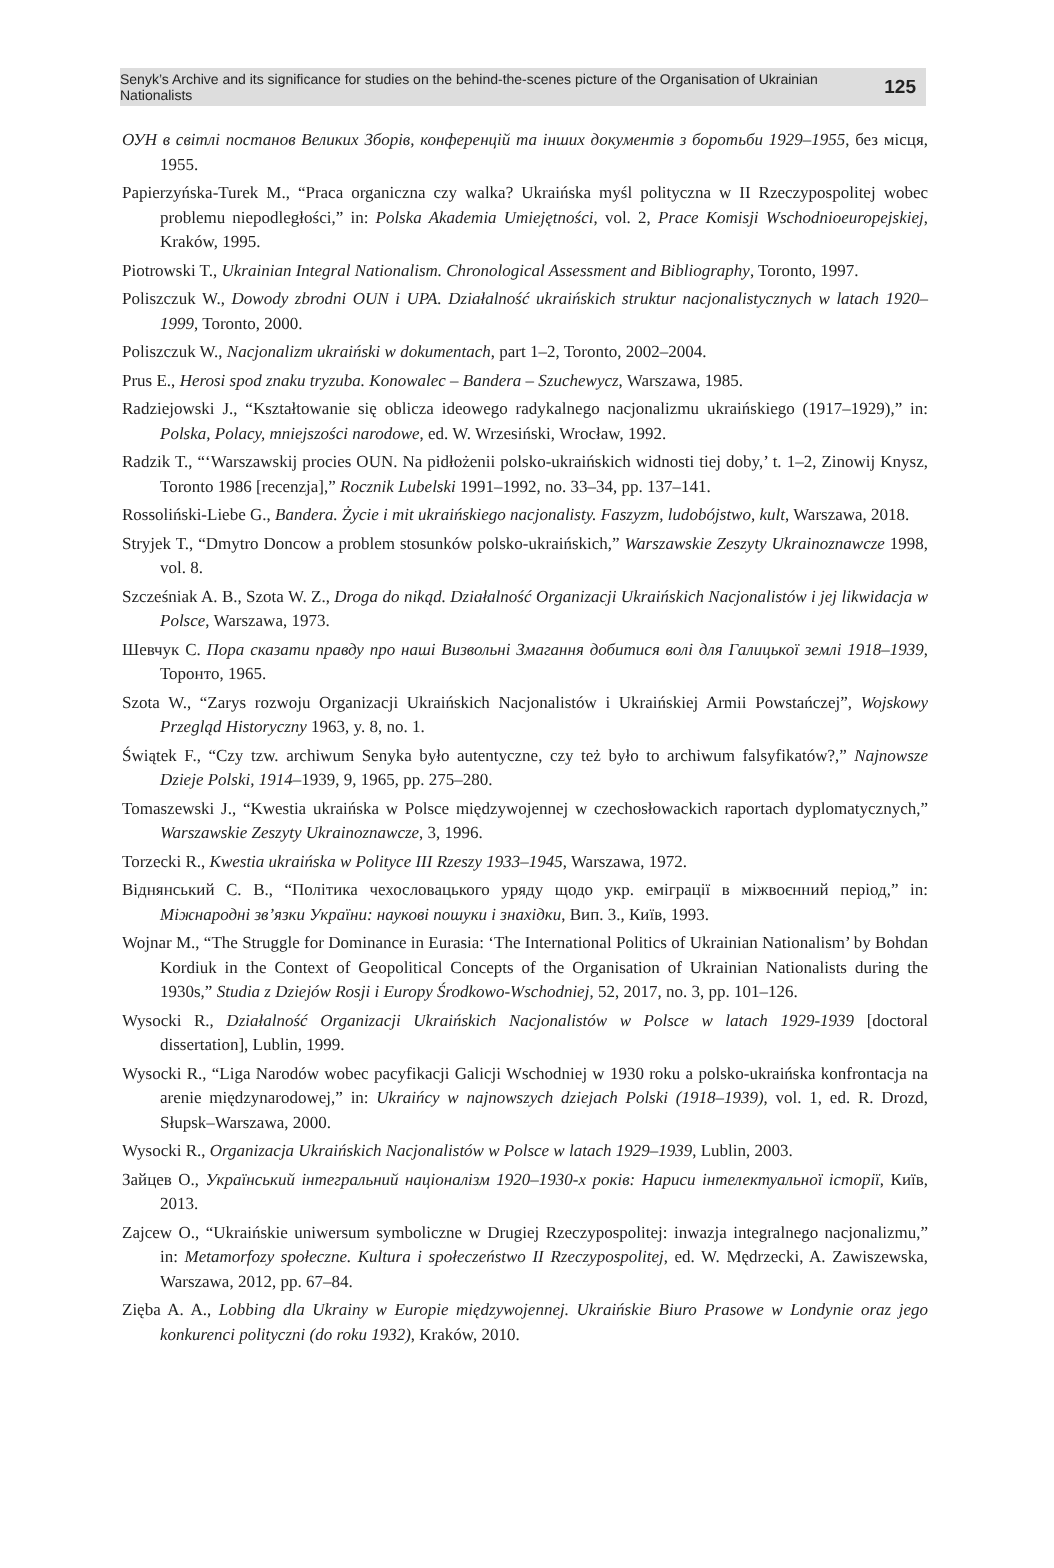Senyk’s Archive and its significance for studies on the behind-the-scenes picture of the Organisation of Ukrainian Nationalists 125
ОУН в світлі постанов Великих Зборів, конференцій та інших документів з боротьби 1929–1955, без місця, 1955.
Papierzyńska-Turek M., “Praca organiczna czy walka? Ukraińska myśl polityczna w II Rzeczypospolitej wobec problemu niepodległości,” in: Polska Akademia Umiejętności, vol. 2, Prace Komisji Wschodnioeuropejskiej, Kraków, 1995.
Piotrowski T., Ukrainian Integral Nationalism. Chronological Assessment and Bibliography, Toronto, 1997.
Poliszczuk W., Dowody zbrodni OUN i UPA. Działalność ukraińskich struktur nacjonalistycznych w latach 1920–1999, Toronto, 2000.
Poliszczuk W., Nacjonalizm ukraiński w dokumentach, part 1–2, Toronto, 2002–2004.
Prus E., Herosi spod znaku tryzuba. Konowalec – Bandera – Szuchewycz, Warszawa, 1985.
Radziejowski J., “Kształtowanie się oblicza ideowego radykalnego nacjonalizmu ukraińskiego (1917–1929),” in: Polska, Polacy, mniejszości narodowe, ed. W. Wrzesiński, Wrocław, 1992.
Radzik T., “‘Warszawskij procies OUN. Na pidłożenii polsko-ukraińskich widnosti tiej doby,’ t. 1–2, Zinowij Knysz, Toronto 1986 [recenzja],” Rocznik Lubelski 1991–1992, no. 33–34, pp. 137–141.
Rossoliński-Liebe G., Bandera. Życie i mit ukraińskiego nacjonalisty. Faszyzm, ludobójstwo, kult, Warszawa, 2018.
Stryjek T., “Dmytro Doncow a problem stosunków polsko-ukraińskich,” Warszawskie Zeszyty Ukrainoznawcze 1998, vol. 8.
Szcześniak A. B., Szota W. Z., Droga do nikąd. Działalność Organizacji Ukraińskich Nacjonalistów i jej likwidacja w Polsce, Warszawa, 1973.
Шевчук С. Пора сказати правду про наші Визвольні Змагання добитися волі для Галицької землі 1918–1939, Торонто, 1965.
Szota W., “Zarys rozwoju Organizacji Ukraińskich Nacjonalistów i Ukraińskiej Armii Powstańczej”, Wojskowy Przegląd Historyczny 1963, y. 8, no. 1.
Świątek F., “Czy tzw. archiwum Senyka było autentyczne, czy też było to archiwum falsyfikatów?,” Najnowsze Dzieje Polski, 1914–1939, 9, 1965, pp. 275–280.
Tomaszewski J., “Kwestia ukraińska w Polsce międzywojennej w czechosłowackich raportach dyplomatycznych,” Warszawskie Zeszyty Ukrainoznawcze, 3, 1996.
Torzecki R., Kwestia ukraińska w Polityce III Rzeszy 1933–1945, Warszawa, 1972.
Віднянський С. В., “Політика чехословацького уряду щодо укр. еміграції в міжвоєнний період,” in: Міжнародні зв’язки України: наукові пошуки і знахідки, Вип. 3., Київ, 1993.
Wojnar M., “The Struggle for Dominance in Eurasia: ‘The International Politics of Ukrainian Nationalism’ by Bohdan Kordiuk in the Context of Geopolitical Concepts of the Organisation of Ukrainian Nationalists during the 1930s,” Studia z Dziejów Rosji i Europy Środkowo-Wschodniej, 52, 2017, no. 3, pp. 101–126.
Wysocki R., Działalność Organizacji Ukraińskich Nacjonalistów w Polsce w latach 1929-1939 [doctoral dissertation], Lublin, 1999.
Wysocki R., “Liga Narodów wobec pacyfikacji Galicji Wschodniej w 1930 roku a polsko-ukraińska konfrontacja na arenie międzynarodowej,” in: Ukraińcy w najnowszych dziejach Polski (1918–1939), vol. 1, ed. R. Drozd, Słupsk–Warszawa, 2000.
Wysocki R., Organizacja Ukraińskich Nacjonalistów w Polsce w latach 1929–1939, Lublin, 2003.
Зайцев О., Український інтегральний націоналізм 1920–1930-х років: Нариси інтелектуальної історії, Київ, 2013.
Zajcew O., “Ukraińskie uniwersum symboliczne w Drugiej Rzeczypospolitej: inwazja integralnego nacjonalizmu,” in: Metamorfozy społeczne. Kultura i społeczeństwo II Rzeczypospolitej, ed. W. Mędrzecki, A. Zawiszewska, Warszawa, 2012, pp. 67–84.
Zięba A. A., Lobbing dla Ukrainy w Europie międzywojennej. Ukraińskie Biuro Prasowe w Londynie oraz jego konkurenci polityczni (do roku 1932), Kraków, 2010.